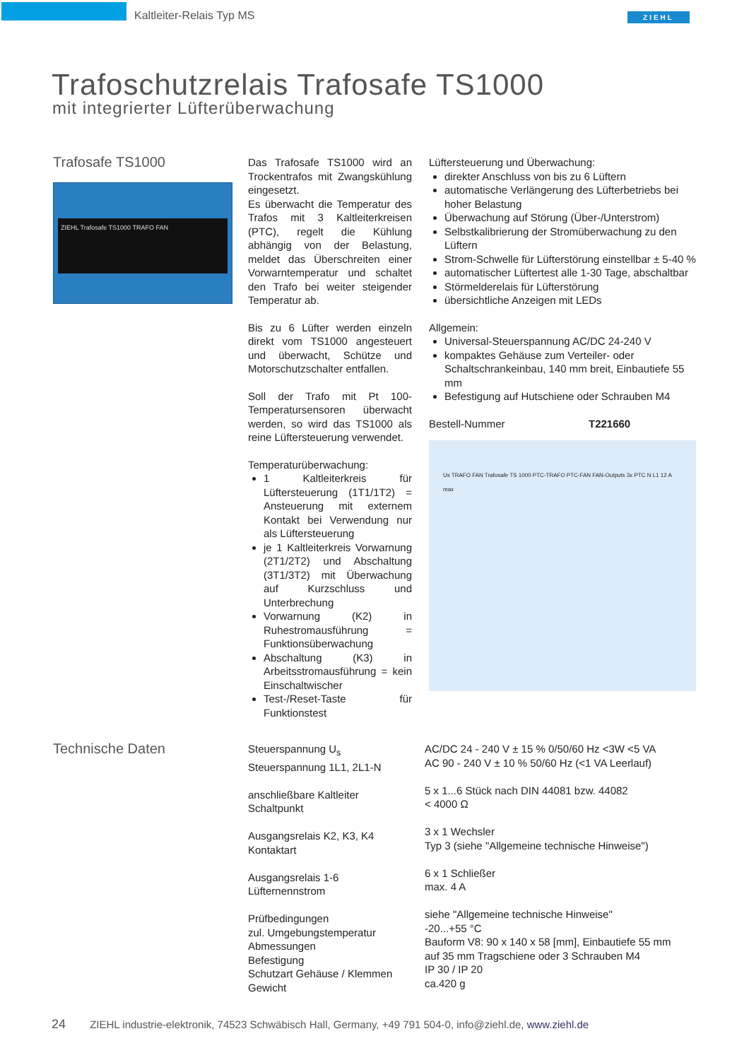Kaltleiter-Relais Typ MS ZIEHL
Trafoschutzrelais Trafosafe TS1000
mit integrierter Lüfterüberwachung
Trafosafe TS1000
ZIEHL Trafosafe TS1000 TRAFO FAN
Das Trafosafe TS1000 wird an Trockentrafos mit Zwangskühlung eingesetzt.
Es überwacht die Temperatur des Trafos mit 3 Kaltleiterkreisen (PTC), regelt die Kühlung abhängig von der Belastung, meldet das Überschreiten einer Vorwarntemperatur und schaltet den Trafo bei weiter steigender Temperatur ab.
Bis zu 6 Lüfter werden einzeln direkt vom TS1000 angesteuert und überwacht, Schütze und Motorschutzschalter entfallen.
Soll der Trafo mit Pt 100-Temperatursensoren überwacht werden, so wird das TS1000 als reine Lüftersteuerung verwendet.
Temperaturüberwachung:
1 Kaltleiterkreis für Lüftersteuerung (1T1/1T2) = Ansteuerung mit externem Kontakt bei Verwendung nur als Lüftersteuerung
je 1 Kaltleiterkreis Vorwarnung (2T1/2T2) und Abschaltung (3T1/3T2) mit Überwachung auf Kurzschluss und Unterbrechung
Vorwarnung (K2) in Ruhestromausführung = Funktionsüberwachung
Abschaltung (K3) in Arbeitsstromausführung = kein Einschaltwischer
Test-/Reset-Taste für Funktionstest
Lüftersteuerung und Überwachung:
direkter Anschluss von bis zu 6 Lüftern
automatische Verlängerung des Lüfterbetriebs bei hoher Belastung
Überwachung auf Störung (Über-/Unterstrom)
Selbstkalibrierung der Stromüberwachung zu den Lüftern
Strom-Schwelle für Lüfterstörung einstellbar ± 5-40 %
automatischer Lüftertest alle 1-30 Tage, abschaltbar
Störmelderelais für Lüfterstörung
übersichtliche Anzeigen mit LEDs
Allgemein:
Universal-Steuerspannung AC/DC 24-240 V
kompaktes Gehäuse zum Verteiler- oder Schaltschrankeinbau, 140 mm breit, Einbautiefe 55 mm
Befestigung auf Hutschiene oder Schrauben M4
Bestell-Nummer T221660
Us TRAFO FAN Trafosafe TS 1000 PTC-TRAFO PTC-FAN FAN-Outputs 3x PTC N L1 12 A max
| Technische Daten | Steuerspannung U<sub>s</sub> Steuerspannung 1L1, 2L1-N anschließbare Kaltleiter Schaltpunkt Ausgangsrelais K2, K3, K4 Kontaktart Ausgangsrelais 1-6 Lüfternennstrom Prüfbedingungen zul. Umgebungstemperatur Abmessungen Befestigung Schutzart Gehäuse / Klemmen Gewicht | AC/DC 24 - 240 V ± 15 % 0/50/60 Hz <3W <5 VA AC 90 - 240 V ± 10 % 50/60 Hz (<1 VA Leerlauf) 5 x 1...6 Stück nach DIN 44081 bzw. 44082 < 4000 Ω 3 x 1 Wechsler Typ 3 (siehe "Allgemeine technische Hinweise") 6 x 1 Schließer max. 4 A siehe "Allgemeine technische Hinweise" -20...+55 °C Bauform V8: 90 x 140 x 58 [mm], Einbautiefe 55 mm auf 35 mm Tragschiene oder 3 Schrauben M4 IP 30 / IP 20 ca.420 g |
24 ZIEHL industrie-elektronik, 74523 Schwäbisch Hall, Germany, +49 791 504-0, info@ziehl.de, www.ziehl.de